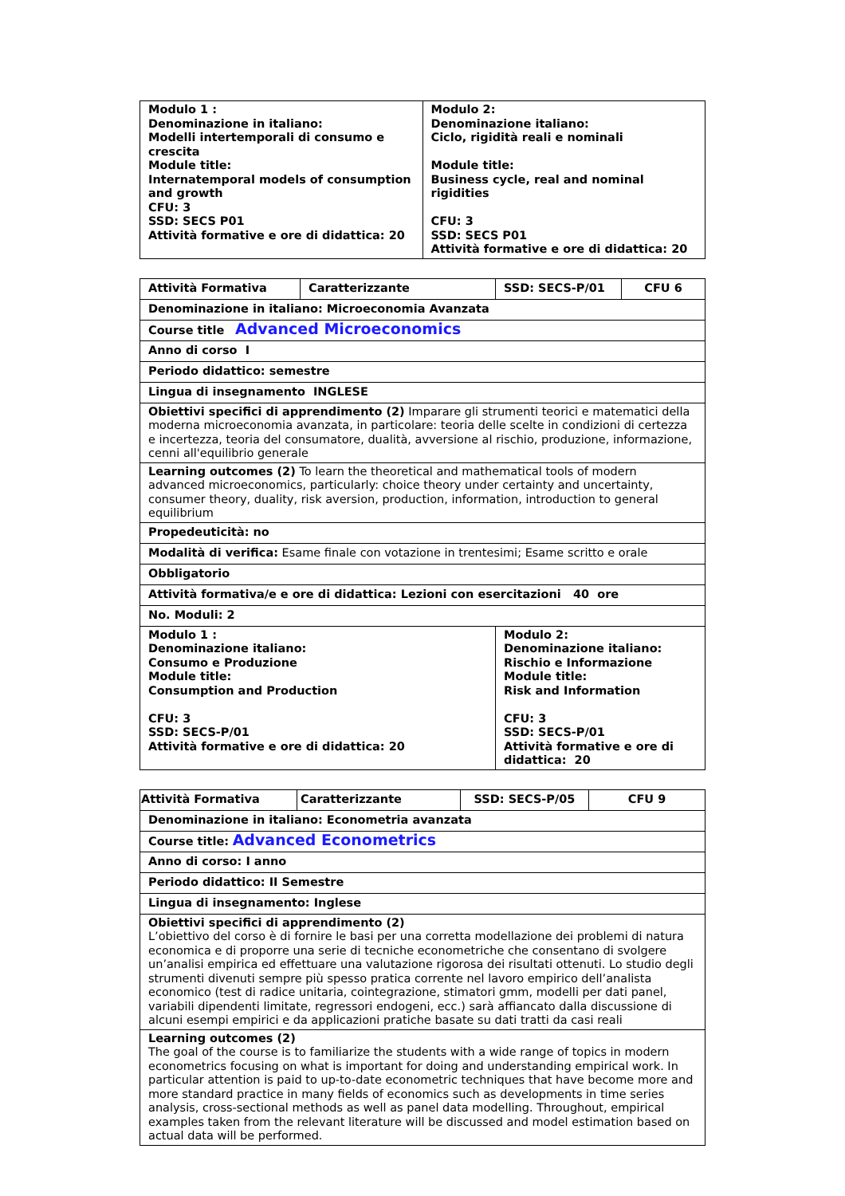| Modulo 1 : Denominazione in italiano: Modelli intertemporali di consumo e crescita Module title: Internatemporal models of consumption and growth CFU: 3 SSD: SECS P01 Attività formative e ore di didattica: 20 | Modulo 2: Denominazione italiano: Ciclo, rigidità reali e nominali Module title: Business cycle, real and nominal rigidities CFU: 3 SSD: SECS P01 Attività formative e ore di didattica: 20 |
| Attività Formativa | Caratterizzante | SSD: SECS-P/01 | CFU 6 |
| Denominazione in italiano: Microeconomia Avanzata | | | |
| Course title Advanced Microeconomics | | | |
| Anno di corso I | | | |
| Periodo didattico: semestre | | | |
| Lingua di insegnamento INGLESE | | | |
| Obiettivi specifici di apprendimento (2) Imparare gli strumenti teorici e matematici della moderna microeconomia avanzata, in particolare: teoria delle scelte in condizioni di certezza e incertezza, teoria del consumatore, dualità, avversione al rischio, produzione, informazione, cenni all'equilibrio generale | | | |
| Learning outcomes (2) To learn the theoretical and mathematical tools of modern advanced microeconomics, particularly: choice theory under certainty and uncertainty, consumer theory, duality, risk aversion, production, information, introduction to general equilibrium | | | |
| Propedeuticità: no | | | |
| Modalità di verifica: Esame finale con votazione in trentesimi; Esame scritto e orale | | | |
| Obbligatorio | | | |
| Attività formativa/e e ore di didattica: Lezioni con esercitazioni 40 ore | | | |
| No. Moduli: 2 | | | |
| Modulo 1 : Denominazione italiano: Consumo e Produzione Module title: Consumption and Production CFU: 3 SSD: SECS-P/01 Attività formative e ore di didattica: 20 | | Modulo 2: Denominazione italiano: Rischio e Informazione Module title: Risk and Information CFU: 3 SSD: SECS-P/01 Attività formative e ore di didattica: 20 | |
| Attività Formativa | Caratterizzante | SSD: SECS-P/05 | CFU 9 |
| Denominazione in italiano: Econometria avanzata | | | |
| Course title: Advanced Econometrics | | | |
| Anno di corso: I anno | | | |
| Periodo didattico: II Semestre | | | |
| Lingua di insegnamento: Inglese | | | |
| Obiettivi specifici di apprendimento (2) L’obiettivo del corso è di fornire le basi per una corretta modellazione dei problemi di natura economica e di proporre una serie di tecniche econometriche che consentano di svolgere un’analisi empirica ed effettuare una valutazione rigorosa dei risultati ottenuti. Lo studio degli strumenti divenuti sempre più spesso pratica corrente nel lavoro empirico dell’analista economico (test di radice unitaria, cointegrazione, stimatori gmm, modelli per dati panel, variabili dipendenti limitate, regressori endogeni, ecc.) sarà affiancato dalla discussione di alcuni esempi empirici e da applicazioni pratiche basate su dati tratti da casi reali | | | |
| Learning outcomes (2) The goal of the course is to familiarize the students with a wide range of topics in modern econometrics focusing on what is important for doing and understanding empirical work. In particular attention is paid to up-to-date econometric techniques that have become more and more standard practice in many fields of economics such as developments in time series analysis, cross-sectional methods as well as panel data modelling. Throughout, empirical examples taken from the relevant literature will be discussed and model estimation based on actual data will be performed. | | | |